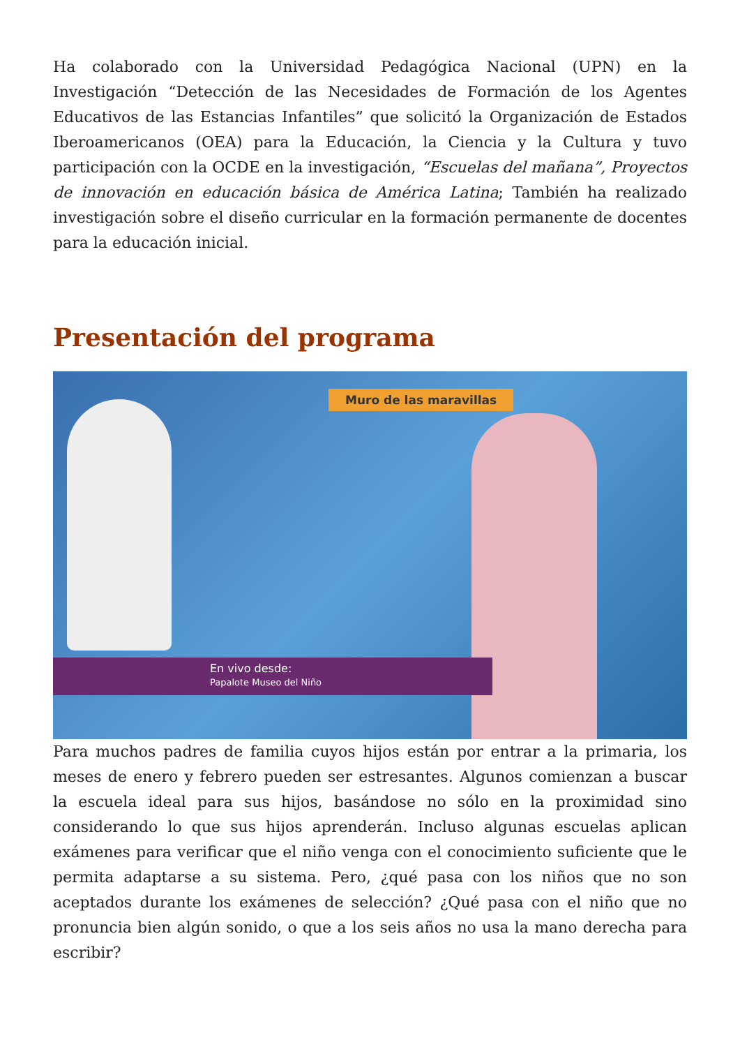Ha colaborado con la Universidad Pedagógica Nacional (UPN) en la Investigación “Detección de las Necesidades de Formación de los Agentes Educativos de las Estancias Infantiles” que solicitó la Organización de Estados Iberoamericanos (OEA) para la Educación, la Ciencia y la Cultura y tuvo participación con la OCDE en la investigación, “Escuelas del mañana”, Proyectos de innovación en educación básica de América Latina; También ha realizado investigación sobre el diseño curricular en la formación permanente de docentes para la educación inicial.
Presentación del programa
Muro de las maravillas
En vivo desde:
Papalote Museo del Niño
Para muchos padres de familia cuyos hijos están por entrar a la primaria, los meses de enero y febrero pueden ser estresantes. Algunos comienzan a buscar la escuela ideal para sus hijos, basándose no sólo en la proximidad sino considerando lo que sus hijos aprenderán. Incluso algunas escuelas aplican exámenes para verificar que el niño venga con el conocimiento suficiente que le permita adaptarse a su sistema. Pero, ¿qué pasa con los niños que no son aceptados durante los exámenes de selección? ¿Qué pasa con el niño que no pronuncia bien algún sonido, o que a los seis años no usa la mano derecha para escribir?